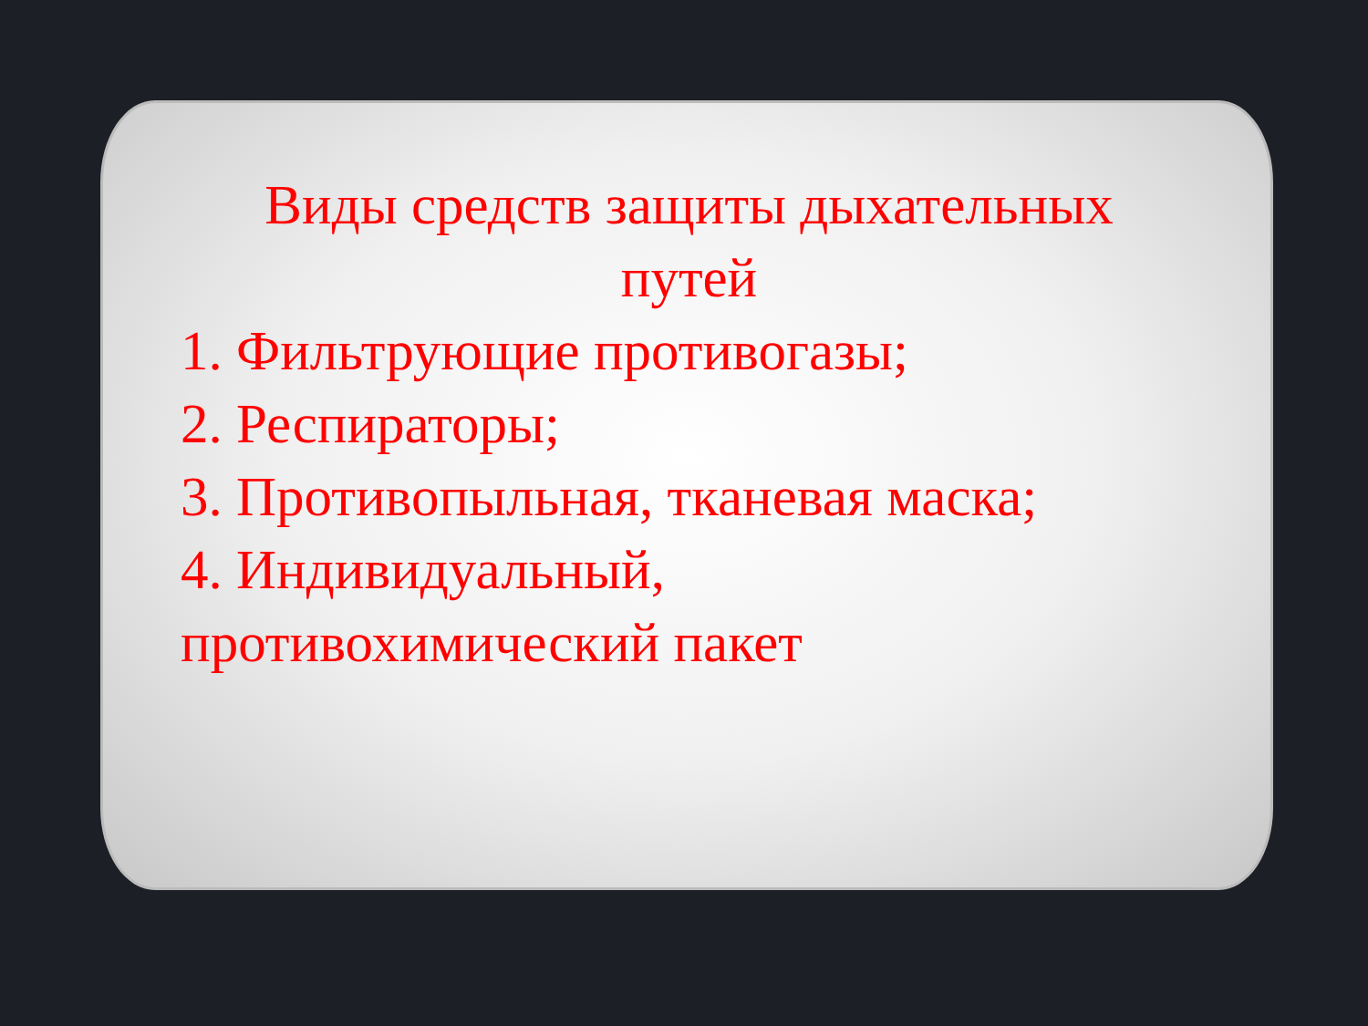Виды средств защиты дыхательных
путей
1. Фильтрующие противогазы;
2. Респираторы;
3. Противопыльная, тканевая маска;
4. Индивидуальный,
противохимический пакет